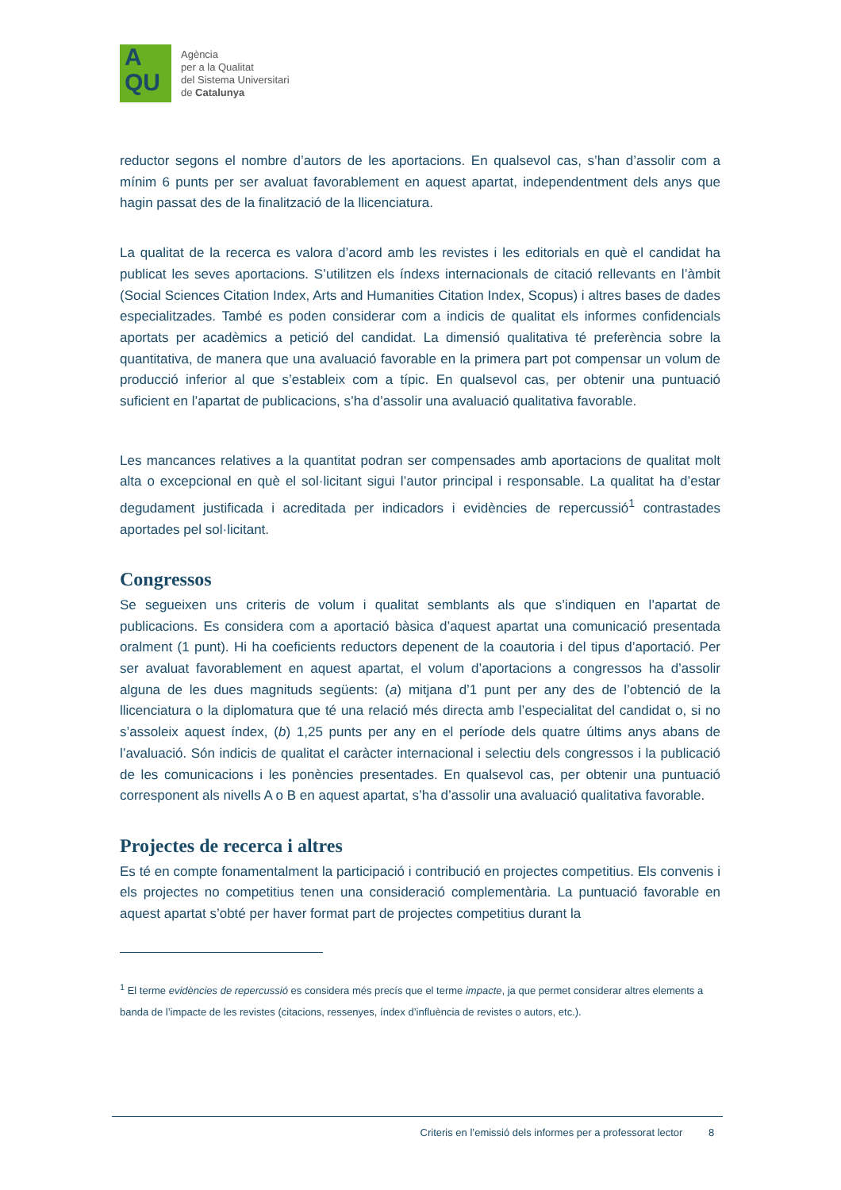A
QU
Agència
per a la Qualitat
del Sistema Universitari
de Catalunya
reductor segons el nombre d’autors de les aportacions. En qualsevol cas, s’han d’assolir com a mínim 6 punts per ser avaluat favorablement en aquest apartat, independentment dels anys que hagin passat des de la finalització de la llicenciatura.
La qualitat de la recerca es valora d’acord amb les revistes i les editorials en què el candidat ha publicat les seves aportacions. S’utilitzen els índexs internacionals de citació rellevants en l’àmbit (Social Sciences Citation Index, Arts and Humanities Citation Index, Scopus) i altres bases de dades especialitzades. També es poden considerar com a indicis de qualitat els informes confidencials aportats per acadèmics a petició del candidat. La dimensió qualitativa té preferència sobre la quantitativa, de manera que una avaluació favorable en la primera part pot compensar un volum de producció inferior al que s’estableix com a típic. En qualsevol cas, per obtenir una puntuació suficient en l’apartat de publicacions, s’ha d’assolir una avaluació qualitativa favorable.
Les mancances relatives a la quantitat podran ser compensades amb aportacions de qualitat molt alta o excepcional en què el sol·licitant sigui l’autor principal i responsable. La qualitat ha d’estar degudament justificada i acreditada per indicadors i evidències de repercussió<sup>1</sup> contrastades aportades pel sol·licitant.
Congressos
Se segueixen uns criteris de volum i qualitat semblants als que s’indiquen en l’apartat de publicacions. Es considera com a aportació bàsica d’aquest apartat una comunicació presentada oralment (1 punt). Hi ha coeficients reductors depenent de la coautoria i del tipus d’aportació. Per ser avaluat favorablement en aquest apartat, el volum d’aportacions a congressos ha d’assolir alguna de les dues magnituds següents: (a) mitjana d’1 punt per any des de l’obtenció de la llicenciatura o la diplomatura que té una relació més directa amb l’especialitat del candidat o, si no s’assoleix aquest índex, (b) 1,25 punts per any en el període dels quatre últims anys abans de l’avaluació. Són indicis de qualitat el caràcter internacional i selectiu dels congressos i la publicació de les comunicacions i les ponències presentades. En qualsevol cas, per obtenir una puntuació corresponent als nivells A o B en aquest apartat, s’ha d’assolir una avaluació qualitativa favorable.
Projectes de recerca i altres
Es té en compte fonamentalment la participació i contribució en projectes competitius. Els convenis i els projectes no competitius tenen una consideració complementària. La puntuació favorable en aquest apartat s’obté per haver format part de projectes competitius durant la
<sup>1</sup> El terme evidències de repercussió es considera més precís que el terme impacte, ja que permet considerar altres elements a banda de l’impacte de les revistes (citacions, ressenyes, índex d’influència de revistes o autors, etc.).
Criteris en l’emissió dels informes per a professorat lector 8